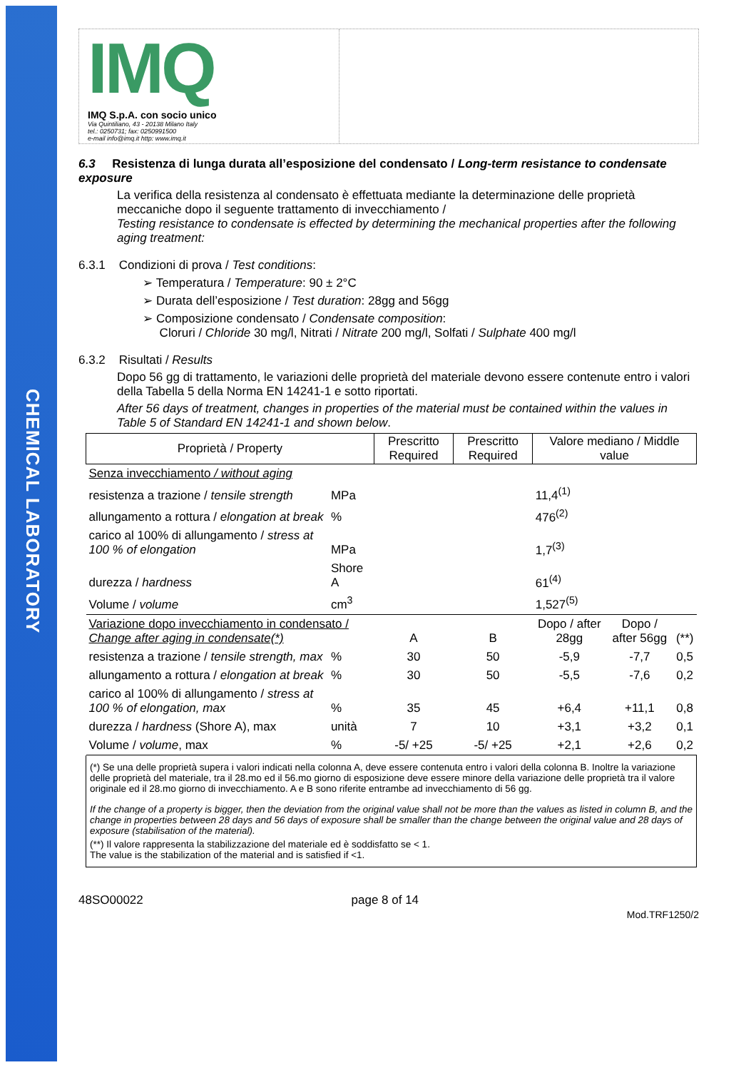CHEMICAL LABORATORY
IMQ
IMQ S.p.A. con socio unico
Via Quintiliano, 43 - 20138 Milano Italy
tel.: 0250731; fax: 0250991500
e-mail info@imq.it http: www.imq.it
6.3 Resistenza di lunga durata all’esposizione del condensato / Long-term resistance to condensate exposure
La verifica della resistenza al condensato è effettuata mediante la determinazione delle proprietà meccaniche dopo il seguente trattamento di invecchiamento /
Testing resistance to condensate is effected by determining the mechanical properties after the following aging treatment:
6.3.1 Condizioni di prova / Test conditions:
➢ Temperatura / Temperature: 90 ± 2°C
➢ Durata dell’esposizione / Test duration: 28gg and 56gg
➢ Composizione condensato / Condensate composition:
Cloruri / Chloride 30 mg/l, Nitrati / Nitrate 200 mg/l, Solfati / Sulphate 400 mg/l
6.3.2 Risultati / Results
Dopo 56 gg di trattamento, le variazioni delle proprietà del materiale devono essere contenute entro i valori della Tabella 5 della Norma EN 14241-1 e sotto riportati.
After 56 days of treatment, changes in properties of the material must be contained within the values in Table 5 of Standard EN 14241-1 and shown below.
| Proprietà / Property | | Prescritto Required | Prescritto Required | Valore mediano / Middle value | | |
| --- | --- | --- | --- | --- | --- | --- |
| Senza invecchiamento / without aging | | | | | | |
| resistenza a trazione / tensile strength | MPa | | | 11,4<sup>(1)</sup> | | |
| allungamento a rottura / elongation at break | % | | | 476<sup>(2)</sup> | | |
| carico al 100% di allungamento / stress at 100 % of elongation | MPa | | | 1,7<sup>(3)</sup> | | |
| durezza / hardness | Shore A | | | 61<sup>(4)</sup> | | |
| Volume / volume | cm<sup>3</sup> | | | 1,527<sup>(5)</sup> | | |
| Variazione dopo invecchiamento in condensato / Change after aging in condensate(*) | | A | B | Dopo / after 28gg | Dopo / after 56gg | (**) |
| resistenza a trazione / tensile strength, max | % | 30 | 50 | -5,9 | -7,7 | 0,5 |
| allungamento a rottura / elongation at break | % | 30 | 50 | -5,5 | -7,6 | 0,2 |
| carico al 100% di allungamento / stress at 100 % of elongation, max | % | 35 | 45 | +6,4 | +11,1 | 0,8 |
| durezza / hardness (Shore A), max | unità | 7 | 10 | +3,1 | +3,2 | 0,1 |
| Volume / volume , max | % | -5/ +25 | -5/ +25 | +2,1 | +2,6 | 0,2 |
(*) Se una delle proprietà supera i valori indicati nella colonna A, deve essere contenuta entro i valori della colonna B. Inoltre la variazione delle proprietà del materiale, tra il 28.mo ed il 56.mo giorno di esposizione deve essere minore della variazione delle proprietà tra il valore originale ed il 28.mo giorno di invecchiamento. A e B sono riferite entrambe ad invecchiamento di 56 gg.
If the change of a property is bigger, then the deviation from the original value shall not be more than the values as listed in column B, and the change in properties between 28 days and 56 days of exposure shall be smaller than the change between the original value and 28 days of exposure (stabilisation of the material).
(**) Il valore rappresenta la stabilizzazione del materiale ed è soddisfatto se < 1.
The value is the stabilization of the material and is satisfied if <1.
48SO00022 page 8 of 14 Mod.TRF1250/2